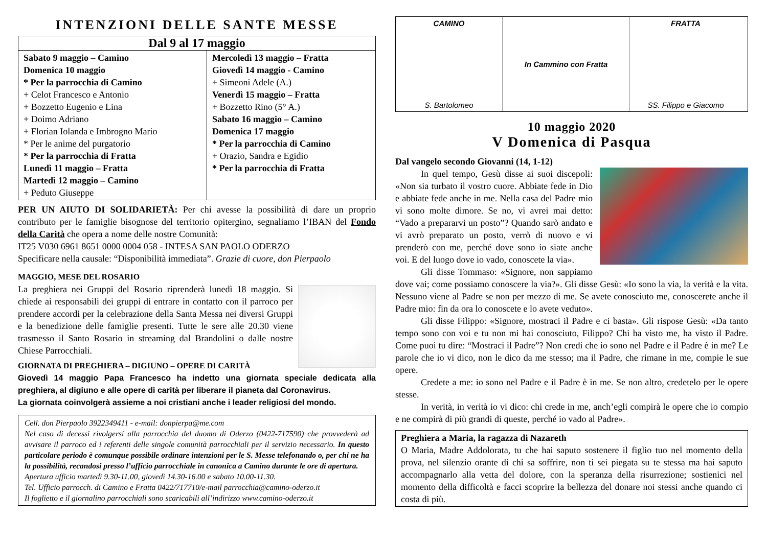INTENZIONI DELLE SANTE MESSE
| Dal 9 al 17 maggio | |
| --- | --- |
| Sabato 9 maggio – Camino Domenica 10 maggio * Per la parrocchia di Camino + Celot Francesco e Antonio + Bozzetto Eugenio e Lina + Doimo Adriano + Florian Iolanda e Imbrogno Mario * Per le anime del purgatorio * Per la parrocchia di Fratta Lunedì 11 maggio – Fratta Martedì 12 maggio – Camino + Peduto Giuseppe | Mercoledì 13 maggio – Fratta Giovedì 14 maggio - Camino + Simeoni Adele (A.) Venerdì 15 maggio – Fratta + Bozzetto Rino (5° A.) Sabato 16 maggio – Camino Domenica 17 maggio * Per la parrocchia di Camino + Orazio, Sandra e Egidio * Per la parrocchia di Fratta |
PER UN AIUTO DI SOLIDARIETÀ: Per chi avesse la possibilità di dare un proprio contributo per le famiglie bisognose del territorio opitergino, segnaliamo l’IBAN del Fondo della Carità che opera a nome delle nostre Comunità:
IT25 V030 6961 8651 0000 0004 058 - INTESA SAN PAOLO ODERZO
Specificare nella causale: “Disponibilità immediata”. Grazie di cuore, don Pierpaolo
MAGGIO, MESE DEL ROSARIO
La preghiera nei Gruppi del Rosario riprenderà lunedì 18 maggio. Si chiede ai responsabili dei gruppi di entrare in contatto con il parroco per prendere accordi per la celebrazione della Santa Messa nei diversi Gruppi e la benedizione delle famiglie presenti. Tutte le sere alle 20.30 viene trasmesso il Santo Rosario in streaming dal Brandolini o dalle nostre Chiese Parrocchiali.
GIORNATA DI PREGHIERA – DIGIUNO – OPERE DI CARITÀ
Giovedì 14 maggio Papa Francesco ha indetto una giornata speciale dedicata alla preghiera, al digiuno e alle opere di carità per liberare il pianeta dal Coronavirus.
La giornata coinvolgerà assieme a noi cristiani anche i leader religiosi del mondo.
Cell. don Pierpaolo 3922349411 - e-mail: donpierpa@me.com
Nel caso di decessi rivolgersi alla parrocchia del duomo di Oderzo (0422-717590) che provvederà ad avvisare il parroco ed i referenti delle singole comunità parrocchiali per il servizio necessario. In questo particolare periodo è comunque possibile ordinare intenzioni per le S. Messe telefonando o, per chi ne ha la possibilità, recandosi presso l’ufficio parrocchiale in canonica a Camino durante le ore di apertura.
Apertura ufficio martedì 9.30-11.00, giovedì 14.30-16.00 e sabato 10.00-11.30.
Tel. Ufficio parrocch. di Camino e Fratta 0422/717710/e-mail parrocchia@camino-oderzo.it
Il foglietto e il giornalino parrocchiali sono scaricabili all’indirizzo www.camino-oderzo.it
CAMINO
S. Bartolomeo
In Cammino con Fratta FRATTA
SS. Filippo e Giacomo
10 maggio 2020
V Domenica di Pasqua
Dal vangelo secondo Giovanni (14, 1-12)
In quel tempo, Gesù disse ai suoi discepoli: «Non sia turbato il vostro cuore. Abbiate fede in Dio e abbiate fede anche in me. Nella casa del Padre mio vi sono molte dimore. Se no, vi avrei mai detto: “Vado a prepararvi un posto”? Quando sarò andato e vi avrò preparato un posto, verrò di nuovo e vi prenderò con me, perché dove sono io siate anche voi. E del luogo dove io vado, conoscete la via».
Gli disse Tommaso: «Signore, non sappiamo dove vai; come possiamo conoscere la via?». Gli disse Gesù: «Io sono la via, la verità e la vita. Nessuno viene al Padre se non per mezzo di me. Se avete conosciuto me, conoscerete anche il Padre mio: fin da ora lo conoscete e lo avete veduto».
Gli disse Filippo: «Signore, mostraci il Padre e ci basta». Gli rispose Gesù: «Da tanto tempo sono con voi e tu non mi hai conosciuto, Filippo? Chi ha visto me, ha visto il Padre. Come puoi tu dire: “Mostraci il Padre”? Non credi che io sono nel Padre e il Padre è in me? Le parole che io vi dico, non le dico da me stesso; ma il Padre, che rimane in me, compie le sue opere.
Credete a me: io sono nel Padre e il Padre è in me. Se non altro, credetelo per le opere stesse.
In verità, in verità io vi dico: chi crede in me, anch’egli compirà le opere che io compio e ne compirà di più grandi di queste, perché io vado al Padre».
Preghiera a Maria, la ragazza di Nazareth
O Maria, Madre Addolorata, tu che hai saputo sostenere il figlio tuo nel momento della prova, nel silenzio orante di chi sa soffrire, non ti sei piegata su te stessa ma hai saputo accompagnarlo alla vetta del dolore, con la speranza della risurrezione; sostienici nel momento della difficoltà e facci scoprire la bellezza del donare noi stessi anche quando ci costa di più.